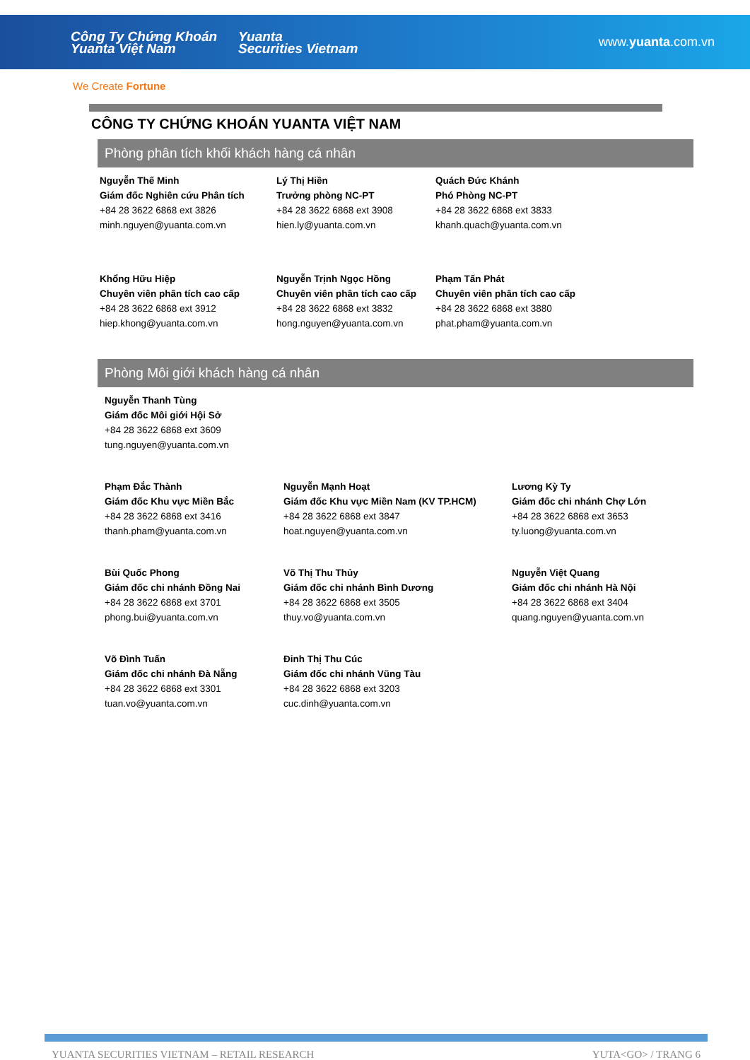Công Ty Chứng Khoán
Yuanta Việt Nam
Yuanta
Securities Vietnam
www.yuanta.com.vn
We Create Fortune
CÔNG TY CHỨNG KHOÁN YUANTA VIỆT NAM
Phòng phân tích khối khách hàng cá nhân
Nguyễn Thế Minh
Giám đốc Nghiên cứu Phân tích
+84 28 3622 6868 ext 3826
minh.nguyen@yuanta.com.vn
Lý Thị Hiền
Trưởng phòng NC-PT
+84 28 3622 6868 ext 3908
hien.ly@yuanta.com.vn
Quách Đức Khánh
Phó Phòng NC-PT
+84 28 3622 6868 ext 3833
khanh.quach@yuanta.com.vn
Khổng Hữu Hiệp
Chuyên viên phân tích cao cấp
+84 28 3622 6868 ext 3912
hiep.khong@yuanta.com.vn
Nguyễn Trịnh Ngọc Hồng
Chuyên viên phân tích cao cấp
+84 28 3622 6868 ext 3832
hong.nguyen@yuanta.com.vn
Phạm Tấn Phát
Chuyên viên phân tích cao cấp
+84 28 3622 6868 ext 3880
phat.pham@yuanta.com.vn
Phòng Môi giới khách hàng cá nhân
Nguyễn Thanh Tùng
Giám đốc Môi giới Hội Sở
+84 28 3622 6868 ext 3609
tung.nguyen@yuanta.com.vn
Phạm Đắc Thành
Giám đốc Khu vực Miền Bắc
+84 28 3622 6868 ext 3416
thanh.pham@yuanta.com.vn
Nguyễn Mạnh Hoạt
Giám đốc Khu vực Miền Nam (KV TP.HCM)
+84 28 3622 6868 ext 3847
hoat.nguyen@yuanta.com.vn
Lương Kỳ Ty
Giám đốc chi nhánh Chợ Lớn
+84 28 3622 6868 ext 3653
ty.luong@yuanta.com.vn
Bùi Quốc Phong
Giám đốc chi nhánh Đồng Nai
+84 28 3622 6868 ext 3701
phong.bui@yuanta.com.vn
Võ Thị Thu Thủy
Giám đốc chi nhánh Bình Dương
+84 28 3622 6868 ext 3505
thuy.vo@yuanta.com.vn
Nguyễn Việt Quang
Giám đốc chi nhánh Hà Nội
+84 28 3622 6868 ext 3404
quang.nguyen@yuanta.com.vn
Võ Đình Tuấn
Giám đốc chi nhánh Đà Nẵng
+84 28 3622 6868 ext 3301
tuan.vo@yuanta.com.vn
Đinh Thị Thu Cúc
Giám đốc chi nhánh Vũng Tàu
+84 28 3622 6868 ext 3203
cuc.dinh@yuanta.com.vn
YUANTA SECURITIES VIETNAM – RETAIL RESEARCH YUTA<GO> / TRANG 6